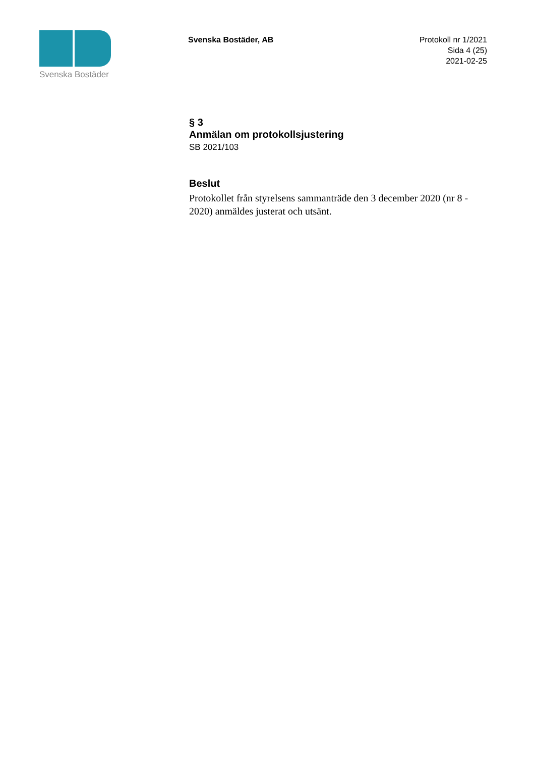Svenska Bostäder
Svenska Bostäder, AB
Protokoll nr 1/2021
Sida 4 (25)
2021-02-25
§ 3
Anmälan om protokollsjustering
SB 2021/103
Beslut
Protokollet från styrelsens sammanträde den 3 december 2020 (nr 8 - 2020) anmäldes justerat och utsänt.